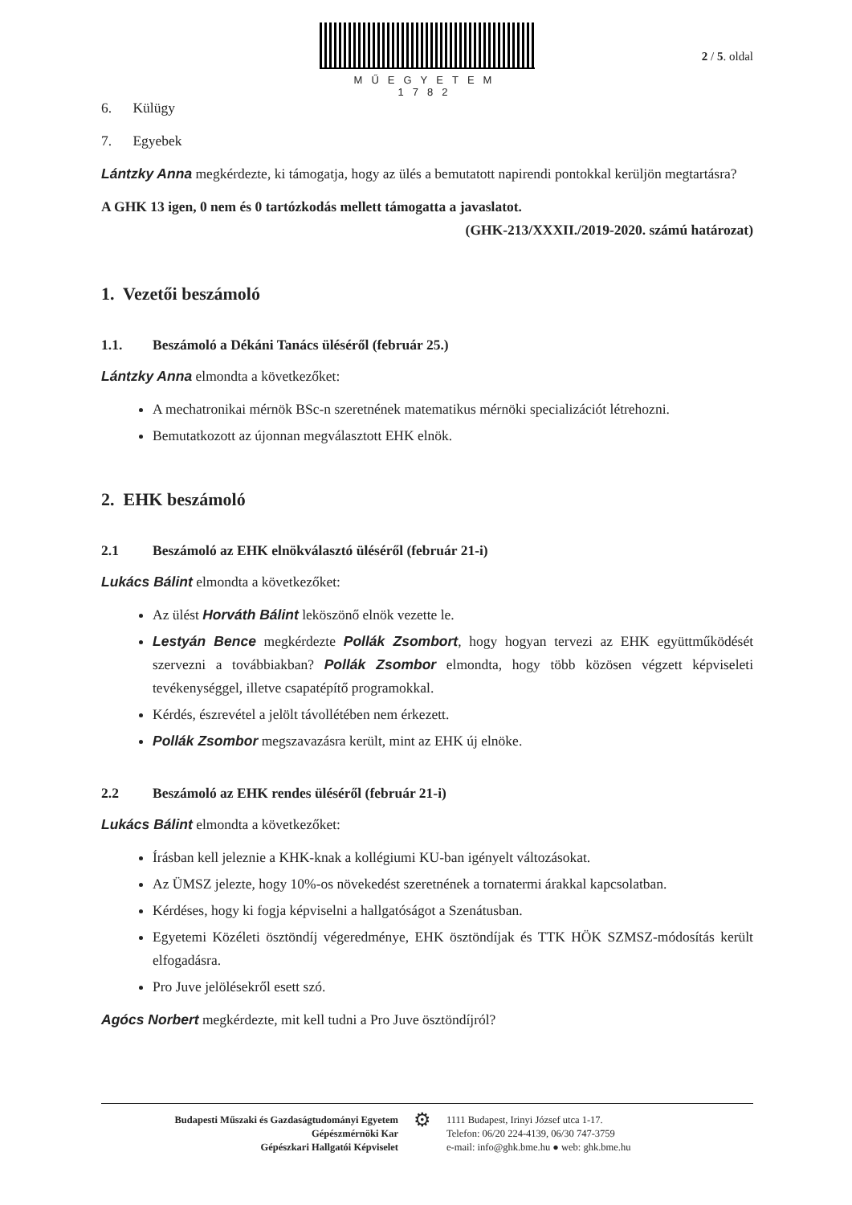MŰEGYETEM 1782
2 / 5. oldal
6. Külügy
7. Egyebek
Lántzky Anna megkérdezte, ki támogatja, hogy az ülés a bemutatott napirendi pontokkal kerüljön megtartásra?
A GHK 13 igen, 0 nem és 0 tartózkodás mellett támogatta a javaslatot.
(GHK-213/XXXII./2019-2020. számú határozat)
1. Vezetői beszámoló
1.1. Beszámoló a Dékáni Tanács üléséről (február 25.)
Lántzky Anna elmondta a következőket:
A mechatronikai mérnök BSc-n szeretnének matematikus mérnöki specializációt létrehozni.
Bemutatkozott az újonnan megválasztott EHK elnök.
2. EHK beszámoló
2.1 Beszámoló az EHK elnökválasztó üléséről (február 21-i)
Lukács Bálint elmondta a következőket:
Az ülést Horváth Bálint leköszönő elnök vezette le.
Lestyán Bence megkérdezte Pollák Zsombort, hogy hogyan tervezi az EHK együttműködését szervezni a továbbiakban? Pollák Zsombor elmondta, hogy több közösen végzett képviseleti tevékenységgel, illetve csapatépítő programokkal.
Kérdés, észrevétel a jelölt távollétében nem érkezett.
Pollák Zsombor megszavazásra került, mint az EHK új elnöke.
2.2 Beszámoló az EHK rendes üléséről (február 21-i)
Lukács Bálint elmondta a következőket:
Írásban kell jeleznie a KHK-knak a kollégiumi KU-ban igényelt változásokat.
Az ÜMSZ jelezte, hogy 10%-os növekedést szeretnének a tornatermi árakkal kapcsolatban.
Kérdéses, hogy ki fogja képviselni a hallgatóságot a Szenátusban.
Egyetemi Közéleti ösztöndíj végeredménye, EHK ösztöndíjak és TTK HÖK SZMSZ-módosítás került elfogadásra.
Pro Juve jelölésekről esett szó.
Agócs Norbert megkérdezte, mit kell tudni a Pro Juve ösztöndíjról?
Budapesti Műszaki és Gazdaságtudományi Egyetem
Gépészmérnöki Kar
Gépészkari Hallgatói Képviselet
⚙
1111 Budapest, Irinyi József utca 1-17.
Telefon: 06/20 224-4139, 06/30 747-3759
e-mail: info@ghk.bme.hu ● web: ghk.bme.hu